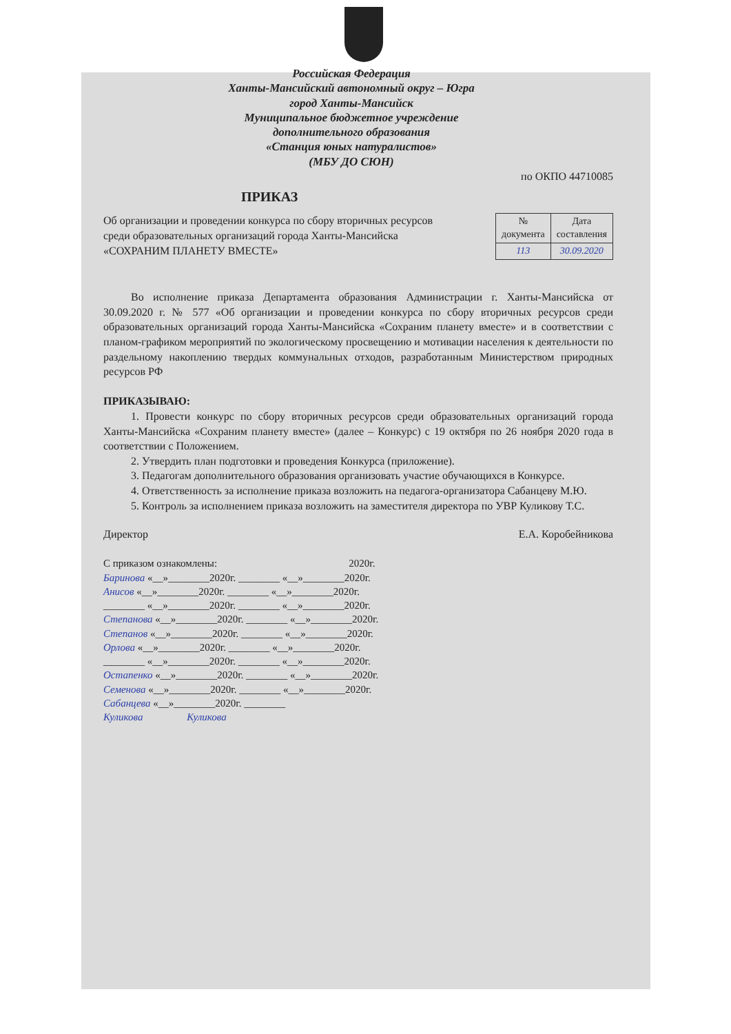Российская Федерация
Ханты-Мансийский автономный округ – Югра
город Ханты-Мансийск
Муниципальное бюджетное учреждение
дополнительного образования
«Станция юных натуралистов»
(МБУ ДО СЮН)
по ОКПО 44710085
ПРИКАЗ
Об организации и проведении конкурса по сбору вторичных ресурсов среди образовательных организаций города Ханты-Мансийска «СОХРАНИМ ПЛАНЕТУ ВМЕСТЕ»
| № документа | Дата составления |
| 113 | 30.09.2020 |
Во исполнение приказа Департамента образования Администрации г. Ханты-Мансийска от 30.09.2020 г. № 577 «Об организации и проведении конкурса по сбору вторичных ресурсов среди образовательных организаций города Ханты-Мансийска «Сохраним планету вместе» и в соответствии с планом-графиком мероприятий по экологическому просвещению и мотивации населения к деятельности по раздельному накоплению твердых коммунальных отходов, разработанным Министерством природных ресурсов РФ
ПРИКАЗЫВАЮ:
1. Провести конкурс по сбору вторичных ресурсов среди образовательных организаций города Ханты-Мансийска «Сохраним планету вместе» (далее – Конкурс) с 19 октября по 26 ноября 2020 года в соответствии с Положением.
2. Утвердить план подготовки и проведения Конкурса (приложение).
3. Педагогам дополнительного образования организовать участие обучающихся в Конкурсе.
4. Ответственность за исполнение приказа возложить на педагога-организатора Сабанцеву М.Ю.
5. Контроль за исполнением приказа возложить на заместителя директора по УВР Куликову Т.С.
Директор Е.А. Коробейникова
С приказом ознакомлены: 2020г.
Баринова «__»________2020г. ________ «__»________2020г.
Анисов «__»________2020г. ________ «__»________2020г.
________ «__»________2020г. ________ «__»________2020г.
Степанова «__»________2020г. ________ «__»________2020г.
Степанов «__»________2020г. ________ «__»________2020г.
Орлова «__»________2020г. ________ «__»________2020г.
________ «__»________2020г. ________ «__»________2020г.
Остапенко «__»________2020г. ________ «__»________2020г.
Семенова «__»________2020г. ________ «__»________2020г.
Сабанцева «__»________2020г. ________
Куликова Куликова